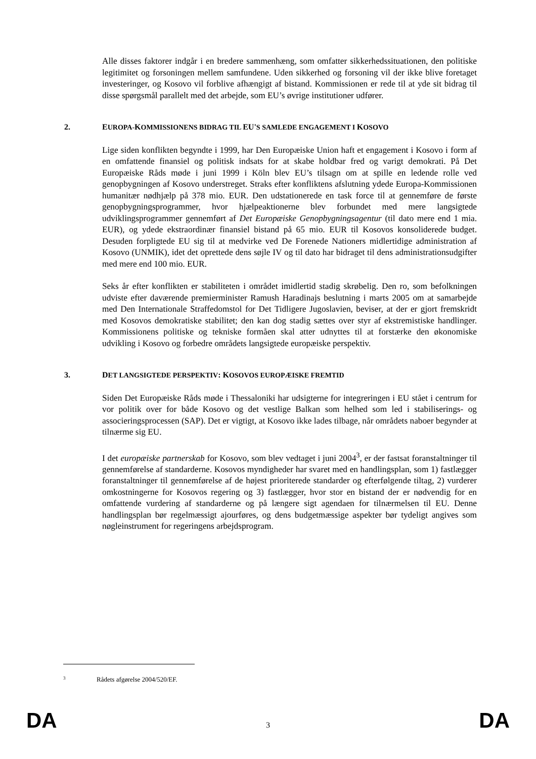Alle disses faktorer indgår i en bredere sammenhæng, som omfatter sikkerhedssituationen, den politiske legitimitet og forsoningen mellem samfundene. Uden sikkerhed og forsoning vil der ikke blive foretaget investeringer, og Kosovo vil forblive afhængigt af bistand. Kommissionen er rede til at yde sit bidrag til disse spørgsmål parallelt med det arbejde, som EU’s øvrige institutioner udfører.
2. EUROPA-KOMMISSIONENS BIDRAG TIL EU'S SAMLEDE ENGAGEMENT I KOSOVO
Lige siden konflikten begyndte i 1999, har Den Europæiske Union haft et engagement i Kosovo i form af en omfattende finansiel og politisk indsats for at skabe holdbar fred og varigt demokrati. På Det Europæiske Råds møde i juni 1999 i Köln blev EU’s tilsagn om at spille en ledende rolle ved genopbygningen af Kosovo understreget. Straks efter konfliktens afslutning ydede Europa-Kommissionen humanitær nødhjælp på 378 mio. EUR. Den udstationerede en task force til at gennemføre de første genopbygningsprogrammer, hvor hjælpeaktionerne blev forbundet med mere langsigtede udviklingsprogrammer gennemført af Det Europæiske Genopbygningsagentur (til dato mere end 1 mia. EUR), og ydede ekstraordinær finansiel bistand på 65 mio. EUR til Kosovos konsoliderede budget. Desuden forpligtede EU sig til at medvirke ved De Forenede Nationers midlertidige administration af Kosovo (UNMIK), idet det oprettede dens søjle IV og til dato har bidraget til dens administrationsudgifter med mere end 100 mio. EUR.
Seks år efter konflikten er stabiliteten i området imidlertid stadig skrøbelig. Den ro, som befolkningen udviste efter daværende premierminister Ramush Haradinajs beslutning i marts 2005 om at samarbejde med Den Internationale Straffedomstol for Det Tidligere Jugoslavien, beviser, at der er gjort fremskridt med Kosovos demokratiske stabilitet; den kan dog stadig sættes over styr af ekstremistiske handlinger. Kommissionens politiske og tekniske formåen skal atter udnyttes til at forstærke den økonomiske udvikling i Kosovo og forbedre områdets langsigtede europæiske perspektiv.
3. DET LANGSIGTEDE PERSPEKTIV: KOSOVOS EUROPÆISKE FREMTID
Siden Det Europæiske Råds møde i Thessaloniki har udsigterne for integreringen i EU stået i centrum for vor politik over for både Kosovo og det vestlige Balkan som helhed som led i stabiliserings- og associeringsprocessen (SAP). Det er vigtigt, at Kosovo ikke lades tilbage, når områdets naboer begynder at tilnærme sig EU.
I det europæiske partnerskab for Kosovo, som blev vedtaget i juni 2004<sup>3</sup>, er der fastsat foranstaltninger til gennemførelse af standarderne. Kosovos myndigheder har svaret med en handlingsplan, som 1) fastlægger foranstaltninger til gennemførelse af de højest prioriterede standarder og efterfølgende tiltag, 2) vurderer omkostningerne for Kosovos regering og 3) fastlægger, hvor stor en bistand der er nødvendig for en omfattende vurdering af standarderne og på længere sigt agendaen for tilnærmelsen til EU. Denne handlingsplan bør regelmæssigt ajourføres, og dens budgetmæssige aspekter bør tydeligt angives som nøgleinstrument for regeringens arbejdsprogram.
3 Rådets afgørelse 2004/520/EF.
DA 3 DA